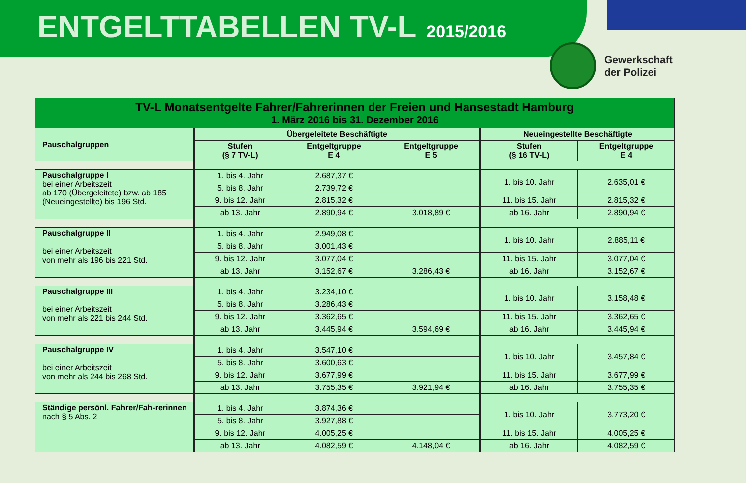ENTGELTTABELLEN TV-L 2015/2016
Gewerkschaft
der Polizei
| TV-L Monatsentgelte Fahrer/Fahrerinnen der Freien und Hansestadt Hamburg 1. März 2016 bis 31. Dezember 2016 | | | | | |
| Pauschalgruppen | Übergeleitete Beschäftigte | | | Neueingestellte Beschäftigte | |
| | Stufen (§ 7 TV-L) | Entgeltgruppe E 4 | Entgeltgruppe E 5 | Stufen (§ 16 TV-L) | Entgeltgruppe E 4 |
| Pauschalgruppe I bei einer Arbeitszeit ab 170 (Übergeleitete) bzw. ab 185 (Neueingestellte) bis 196 Std. | 1. bis 4. Jahr | 2.687,37 € | | 1. bis 10. Jahr | 2.635,01 € |
| | 5. bis 8. Jahr | 2.739,72 € | | | |
| | 9. bis 12. Jahr | 2.815,32 € | | 11. bis 15. Jahr | 2.815,32 € |
| | ab 13. Jahr | 2.890,94 € | 3.018,89 € | ab 16. Jahr | 2.890,94 € |
| Pauschalgruppe II bei einer Arbeitszeit von mehr als 196 bis 221 Std. | 1. bis 4. Jahr | 2.949,08 € | | 1. bis 10. Jahr | 2.885,11 € |
| | 5. bis 8. Jahr | 3.001,43 € | | | |
| | 9. bis 12. Jahr | 3.077,04 € | | 11. bis 15. Jahr | 3.077,04 € |
| | ab 13. Jahr | 3.152,67 € | 3.286,43 € | ab 16. Jahr | 3.152,67 € |
| Pauschalgruppe III bei einer Arbeitszeit von mehr als 221 bis 244 Std. | 1. bis 4. Jahr | 3.234,10 € | | 1. bis 10. Jahr | 3.158,48 € |
| | 5. bis 8. Jahr | 3.286,43 € | | | |
| | 9. bis 12. Jahr | 3.362,65 € | | 11. bis 15. Jahr | 3.362,65 € |
| | ab 13. Jahr | 3.445,94 € | 3.594,69 € | ab 16. Jahr | 3.445,94 € |
| Pauschalgruppe IV bei einer Arbeitszeit von mehr als 244 bis 268 Std. | 1. bis 4. Jahr | 3.547,10 € | | 1. bis 10. Jahr | 3.457,84 € |
| | 5. bis 8. Jahr | 3.600,63 € | | | |
| | 9. bis 12. Jahr | 3.677,99 € | | 11. bis 15. Jahr | 3.677,99 € |
| | ab 13. Jahr | 3.755,35 € | 3.921,94 € | ab 16. Jahr | 3.755,35 € |
| Ständige persönl. Fahrer/Fah-rerinnen nach § 5 Abs. 2 | 1. bis 4. Jahr | 3.874,36 € | | 1. bis 10. Jahr | 3.773,20 € |
| | 5. bis 8. Jahr | 3.927,88 € | | | |
| | 9. bis 12. Jahr | 4.005,25 € | | 11. bis 15. Jahr | 4.005,25 € |
| | ab 13. Jahr | 4.082,59 € | 4.148,04 € | ab 16. Jahr | 4.082,59 € |